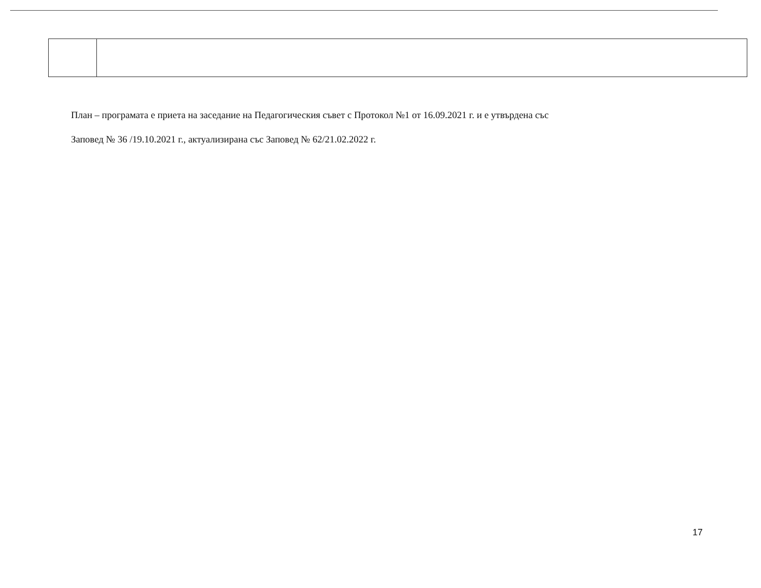План – програмата е приета на заседание на Педагогическия съвет с Протокол №1 от 16.09.2021 г. и е утвърдена със
Заповед № 36 /19.10.2021 г., актуализирана със Заповед № 62/21.02.2022 г.
17